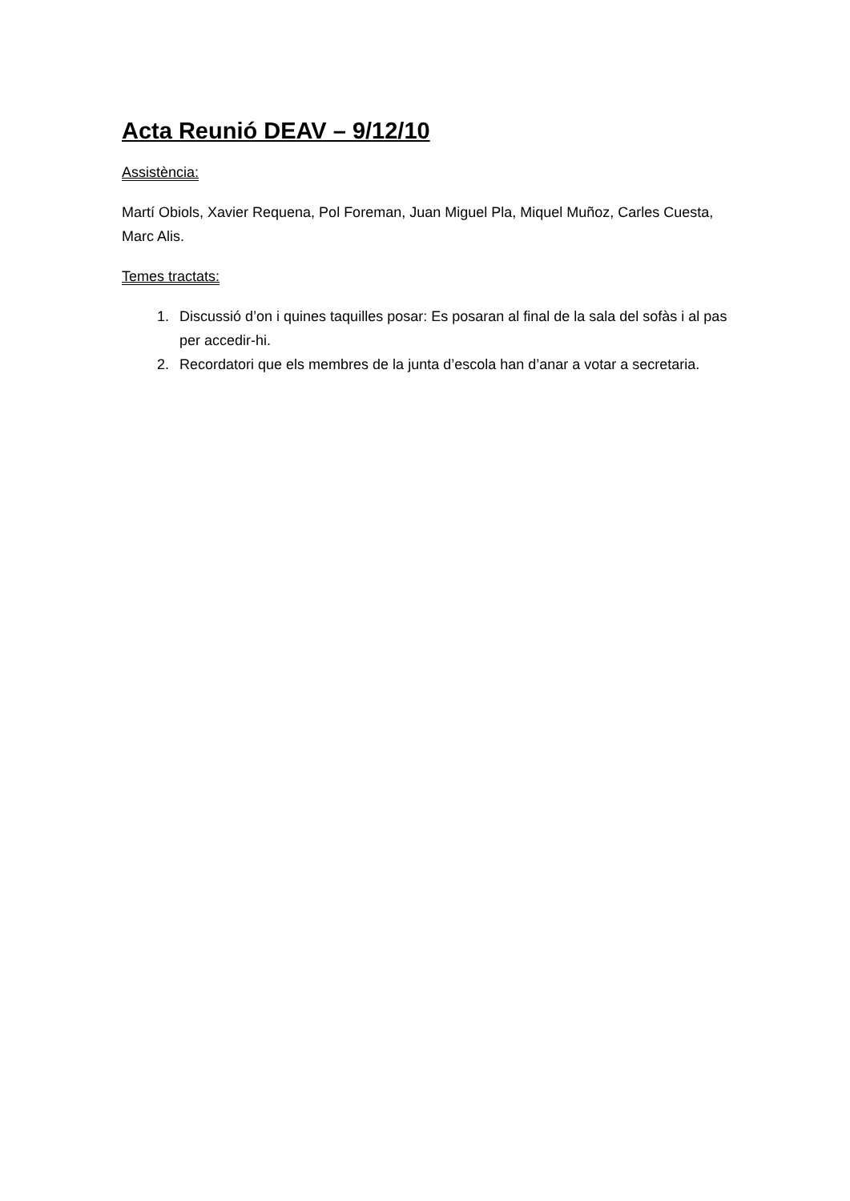Acta Reunió DEAV – 9/12/10
Assistència:
Martí Obiols, Xavier Requena, Pol Foreman, Juan Miguel Pla, Miquel Muñoz, Carles Cuesta, Marc Alis.
Temes tractats:
1. Discussió d’on i quines taquilles posar: Es posaran al final de la sala del sofàs i al pas per accedir-hi.
2. Recordatori que els membres de la junta d’escola han d’anar a votar a secretaria.